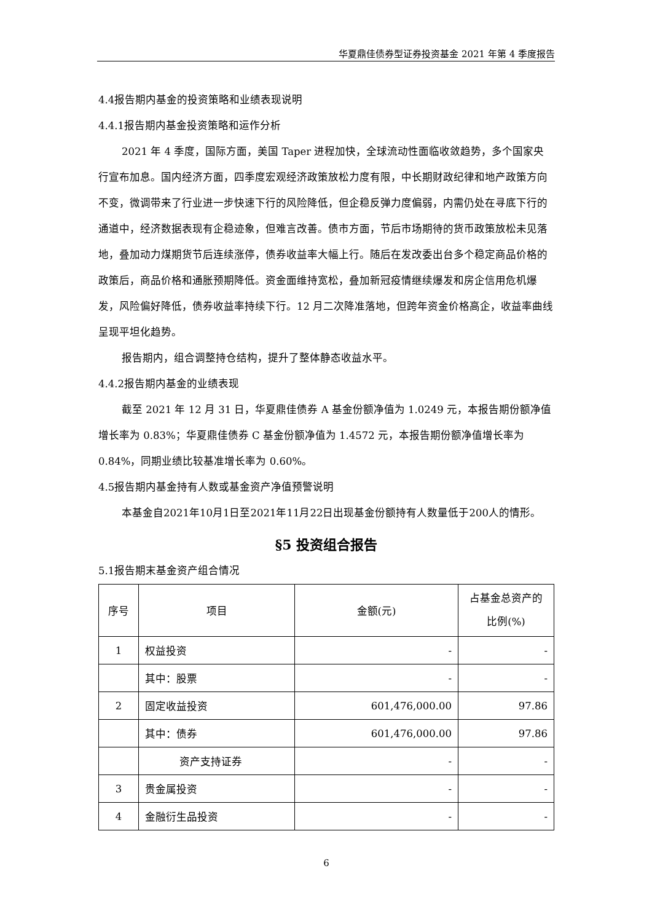华夏鼎佳债券型证券投资基金 2021 年第 4 季度报告
4.4报告期内基金的投资策略和业绩表现说明
4.4.1报告期内基金投资策略和运作分析
2021 年 4 季度，国际方面，美国 Taper 进程加快，全球流动性面临收敛趋势，多个国家央行宣布加息。国内经济方面，四季度宏观经济政策放松力度有限，中长期财政纪律和地产政策方向不变，微调带来了行业进一步快速下行的风险降低，但企稳反弹力度偏弱，内需仍处在寻底下行的通道中，经济数据表现有企稳迹象，但难言改善。债市方面，节后市场期待的货币政策放松未见落地，叠加动力煤期货节后连续涨停，债券收益率大幅上行。随后在发改委出台多个稳定商品价格的政策后，商品价格和通胀预期降低。资金面维持宽松，叠加新冠疫情继续爆发和房企信用危机爆发，风险偏好降低，债券收益率持续下行。12 月二次降准落地，但跨年资金价格高企，收益率曲线呈现平坦化趋势。
报告期内，组合调整持仓结构，提升了整体静态收益水平。
4.4.2报告期内基金的业绩表现
截至 2021 年 12 月 31 日，华夏鼎佳债券 A 基金份额净值为 1.0249 元，本报告期份额净值增长率为 0.83%；华夏鼎佳债券 C 基金份额净值为 1.4572 元，本报告期份额净值增长率为 0.84%，同期业绩比较基准增长率为 0.60%。
4.5报告期内基金持有人数或基金资产净值预警说明
本基金自2021年10月1日至2021年11月22日出现基金份额持有人数量低于200人的情形。
§5 投资组合报告
5.1报告期末基金资产组合情况
| 序号 | 项目 | 金额(元) | 占基金总资产的比例(%) |
| --- | --- | --- | --- |
| 1 | 权益投资 | - | - |
| | 其中：股票 | - | - |
| 2 | 固定收益投资 | 601,476,000.00 | 97.86 |
| | 其中：债券 | 601,476,000.00 | 97.86 |
| | 资产支持证券 | - | - |
| 3 | 贵金属投资 | - | - |
| 4 | 金融衍生品投资 | - | - |
6